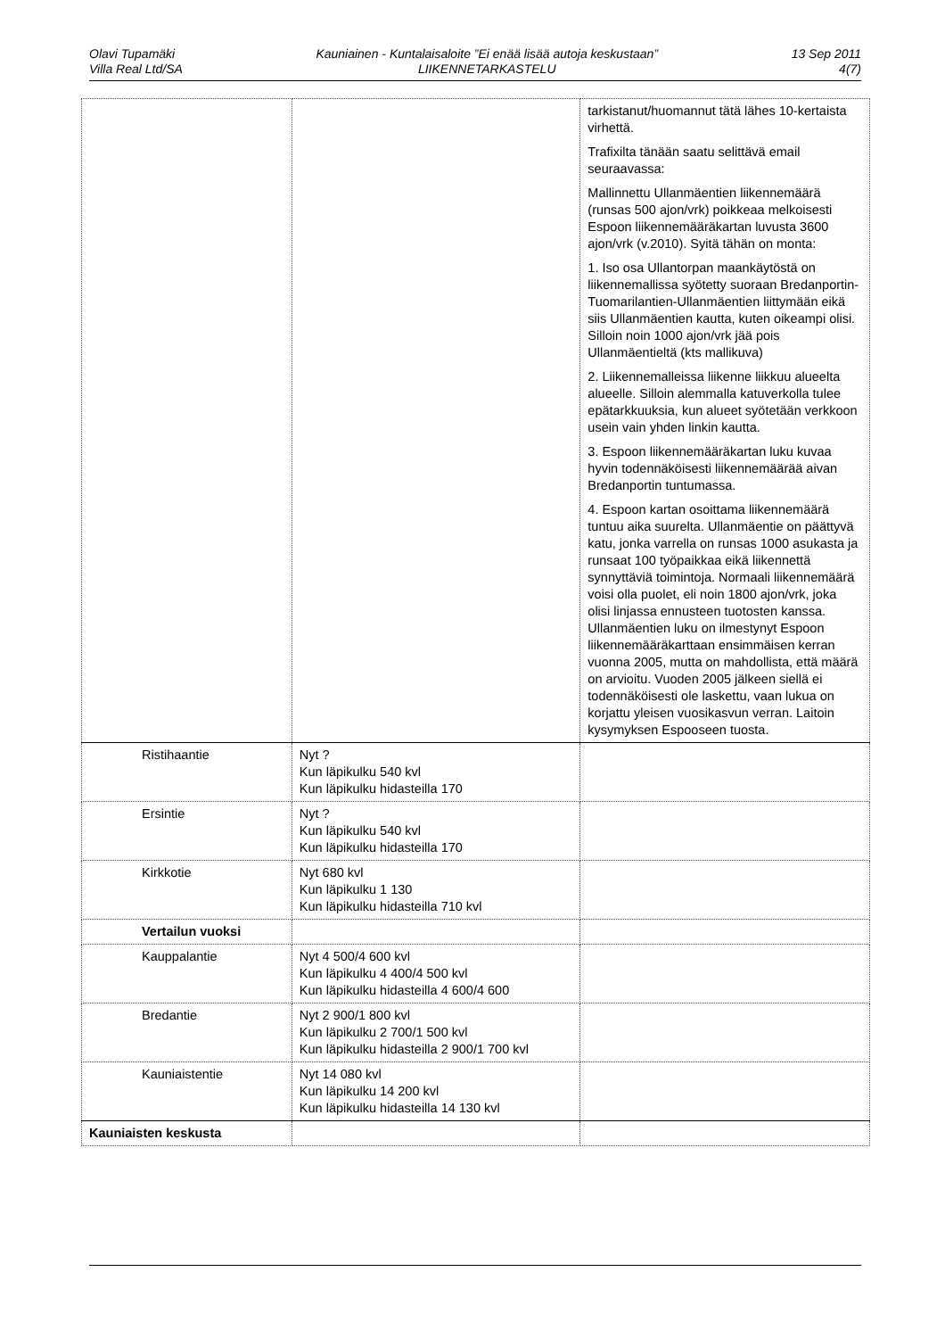Olavi Tupamäki
Villa Real Ltd/SA
Kauniainen - Kuntalaisaloite ”Ei enää lisää autoja keskustaan”
LIIKENNETARKASTELU
13 Sep 2011
4(7)
| | | tarkistanut/huomannut tätä lähes 10-kertaista virhettä. Trafixilta tänään saatu selittävä email seuraavassa: Mallinnettu Ullanmäentien liikennemäärä (runsas 500 ajon/vrk) poikkeaa melkoisesti Espoon liikennemääräkartan luvusta 3600 ajon/vrk (v.2010). Syitä tähän on monta: 1. Iso osa Ullantorpan maankäytöstä on liikennemallissa syötetty suoraan Bredanportin-Tuomarilantien-Ullanmäentien liittymään eikä siis Ullanmäentien kautta, kuten oikeampi olisi. Silloin noin 1000 ajon/vrk jää pois Ullanmäentieltä (kts mallikuva) 2. Liikennemalleissa liikenne liikkuu alueelta alueelle. Silloin alemmalla katuverkolla tulee epätarkkuuksia, kun alueet syötetään verkkoon usein vain yhden linkin kautta. 3. Espoon liikennemääräkartan luku kuvaa hyvin todennäköisesti liikennemäärää aivan Bredanportin tuntumassa. 4. Espoon kartan osoittama liikennemäärä tuntuu aika suurelta. Ullanmäentie on päättyvä katu, jonka varrella on runsas 1000 asukasta ja runsaat 100 työpaikkaa eikä liikennettä synnyttäviä toimintoja. Normaali liikennemäärä voisi olla puolet, eli noin 1800 ajon/vrk, joka olisi linjassa ennusteen tuotosten kanssa. Ullanmäentien luku on ilmestynyt Espoon liikennemääräkarttaan ensimmäisen kerran vuonna 2005, mutta on mahdollista, että määrä on arvioitu. Vuoden 2005 jälkeen siellä ei todennäköisesti ole laskettu, vaan lukua on korjattu yleisen vuosikasvun verran. Laitoin kysymyksen Espooseen tuosta. |
| Ristihaantie | Nyt ? Kun läpikulku 540 kvl Kun läpikulku hidasteilla 170 | |
| Ersintie | Nyt ? Kun läpikulku 540 kvl Kun läpikulku hidasteilla 170 | |
| Kirkkotie | Nyt 680 kvl Kun läpikulku 1 130 Kun läpikulku hidasteilla 710 kvl | |
| Vertailun vuoksi | | |
| Kauppalantie | Nyt 4 500/4 600 kvl Kun läpikulku 4 400/4 500 kvl Kun läpikulku hidasteilla 4 600/4 600 | |
| Bredantie | Nyt 2 900/1 800 kvl Kun läpikulku 2 700/1 500 kvl Kun läpikulku hidasteilla 2 900/1 700 kvl | |
| Kauniaistentie | Nyt 14 080 kvl Kun läpikulku 14 200 kvl Kun läpikulku hidasteilla 14 130 kvl | |
| Kauniaisten keskusta | | |